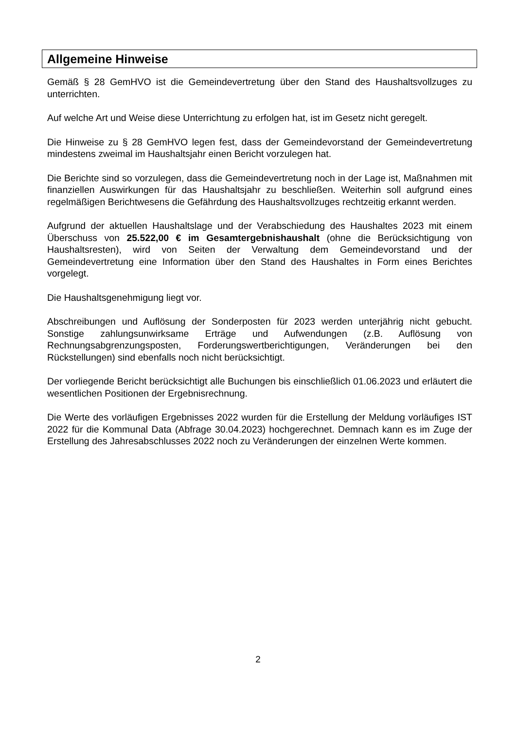Allgemeine Hinweise
Gemäß § 28 GemHVO ist die Gemeindevertretung über den Stand des Haushaltsvollzuges zu unterrichten.
Auf welche Art und Weise diese Unterrichtung zu erfolgen hat, ist im Gesetz nicht geregelt.
Die Hinweise zu § 28 GemHVO legen fest, dass der Gemeindevorstand der Gemeindevertretung mindestens zweimal im Haushaltsjahr einen Bericht vorzulegen hat.
Die Berichte sind so vorzulegen, dass die Gemeindevertretung noch in der Lage ist, Maßnahmen mit finanziellen Auswirkungen für das Haushaltsjahr zu beschließen. Weiterhin soll aufgrund eines regelmäßigen Berichtwesens die Gefährdung des Haushaltsvollzuges rechtzeitig erkannt werden.
Aufgrund der aktuellen Haushaltslage und der Verabschiedung des Haushaltes 2023 mit einem Überschuss von 25.522,00 € im Gesamtergebnishaushalt (ohne die Berücksichtigung von Haushaltsresten), wird von Seiten der Verwaltung dem Gemeindevorstand und der Gemeindevertretung eine Information über den Stand des Haushaltes in Form eines Berichtes vorgelegt.
Die Haushaltsgenehmigung liegt vor.
Abschreibungen und Auflösung der Sonderposten für 2023 werden unterjährig nicht gebucht. Sonstige zahlungsunwirksame Erträge und Aufwendungen (z.B. Auflösung von Rechnungsabgrenzungsposten, Forderungswertberichtigungen, Veränderungen bei den Rückstellungen) sind ebenfalls noch nicht berücksichtigt.
Der vorliegende Bericht berücksichtigt alle Buchungen bis einschließlich 01.06.2023 und erläutert die wesentlichen Positionen der Ergebnisrechnung.
Die Werte des vorläufigen Ergebnisses 2022 wurden für die Erstellung der Meldung vorläufiges IST 2022 für die Kommunal Data (Abfrage 30.04.2023) hochgerechnet. Demnach kann es im Zuge der Erstellung des Jahresabschlusses 2022 noch zu Veränderungen der einzelnen Werte kommen.
2